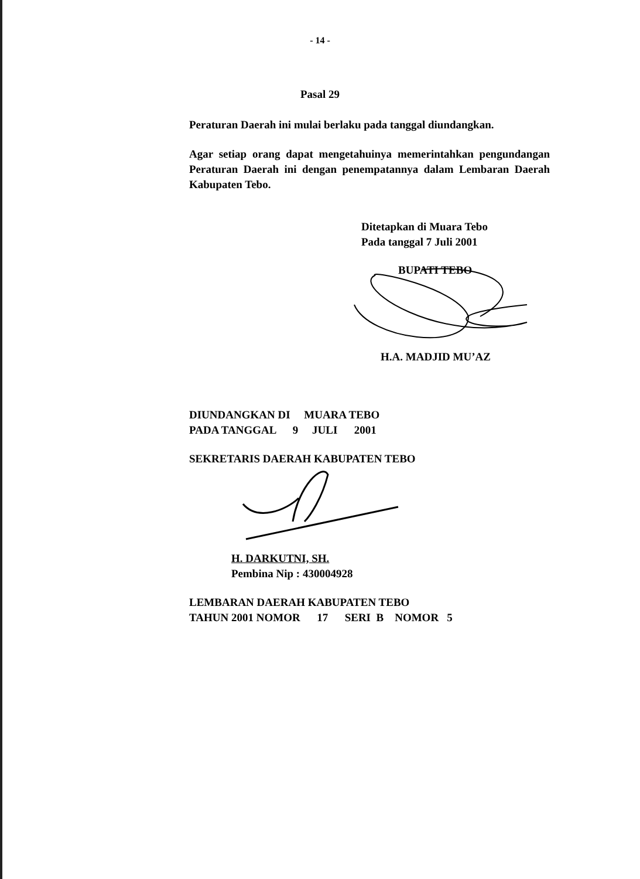- 14 -
Pasal 29
Peraturan Daerah ini mulai berlaku pada tanggal diundangkan.
Agar setiap orang dapat mengetahuinya memerintahkan pengundangan Peraturan Daerah ini dengan penempatannya dalam Lembaran Daerah Kabupaten Tebo.
Ditetapkan di Muara Tebo
Pada tanggal 7 Juli 2001
BUPATI TEBO
H.A. MADJID MU’AZ
DIUNDANGKAN DI     MUARA TEBO
PADA TANGGAL      9     JULI      2001
SEKRETARIS DAERAH KABUPATEN TEBO
H. DARKUTNI, SH.
Pembina Nip : 430004928
LEMBARAN DAERAH KABUPATEN TEBO
TAHUN 2001 NOMOR      17      SERI  B    NOMOR   5